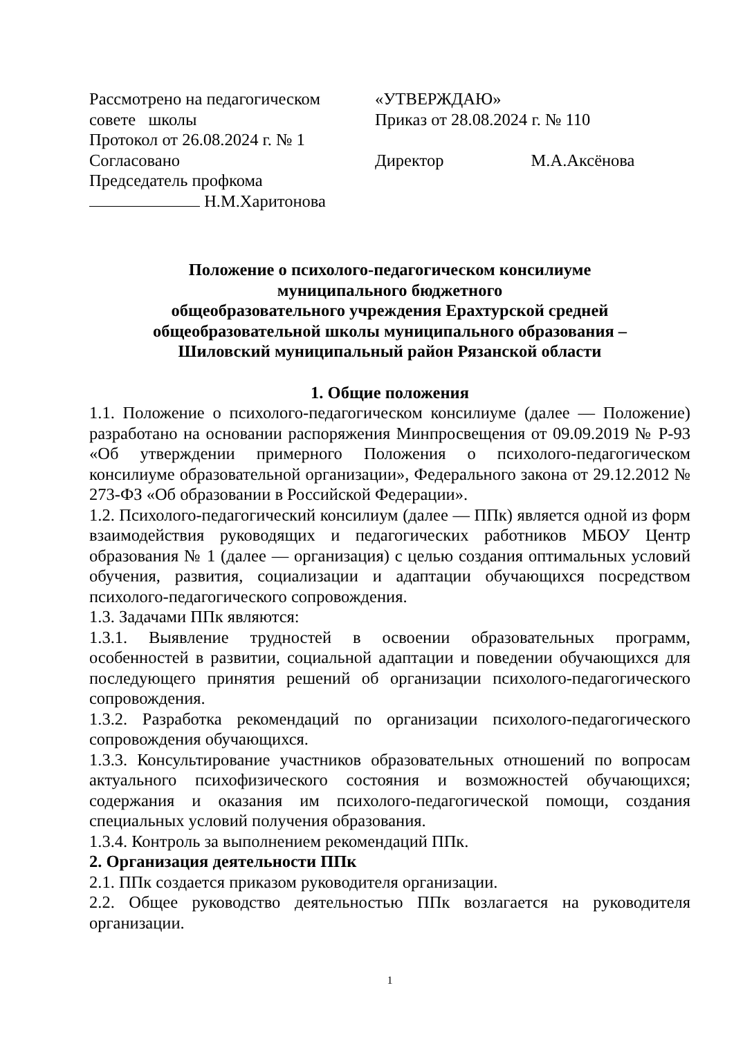Рассмотрено на педагогическом
совете школы
Протокол от 26.08.2024 г. № 1
Согласовано
Председатель профкома
Н.М.Харитонова
«УТВЕРЖДАЮ»
Приказ от 28.08.2024 г. № 110
Директор М.А.Аксёнова
Положение о психолого-педагогическом консилиуме
муниципального бюджетного
общеобразовательного учреждения Ерахтурской средней
общеобразовательной школы муниципального образования –
Шиловский муниципальный район Рязанской области
1. Общие положения
1.1. Положение о психолого-педагогическом консилиуме (далее — Положение) разработано на основании распоряжения Минпросвещения от 09.09.2019 № Р-93 «Об утверждении примерного Положения о психолого-педагогическом консилиуме образовательной организации», Федерального закона от 29.12.2012 № 273-ФЗ «Об образовании в Российской Федерации».
1.2. Психолого-педагогический консилиум (далее — ППк) является одной из форм взаимодействия руководящих и педагогических работников МБОУ Центр образования № 1 (далее — организация) с целью создания оптимальных условий обучения, развития, социализации и адаптации обучающихся посредством психолого-педагогического сопровождения.
1.3. Задачами ППк являются:
1.3.1. Выявление трудностей в освоении образовательных программ, особенностей в развитии, социальной адаптации и поведении обучающихся для последующего принятия решений об организации психолого-педагогического сопровождения.
1.3.2. Разработка рекомендаций по организации психолого-педагогического сопровождения обучающихся.
1.3.3. Консультирование участников образовательных отношений по вопросам актуального психофизического состояния и возможностей обучающихся; содержания и оказания им психолого-педагогической помощи, создания специальных условий получения образования.
1.3.4. Контроль за выполнением рекомендаций ППк.
2. Организация деятельности ППк
2.1. ППк создается приказом руководителя организации.
2.2. Общее руководство деятельностью ППк возлагается на руководителя организации.
1